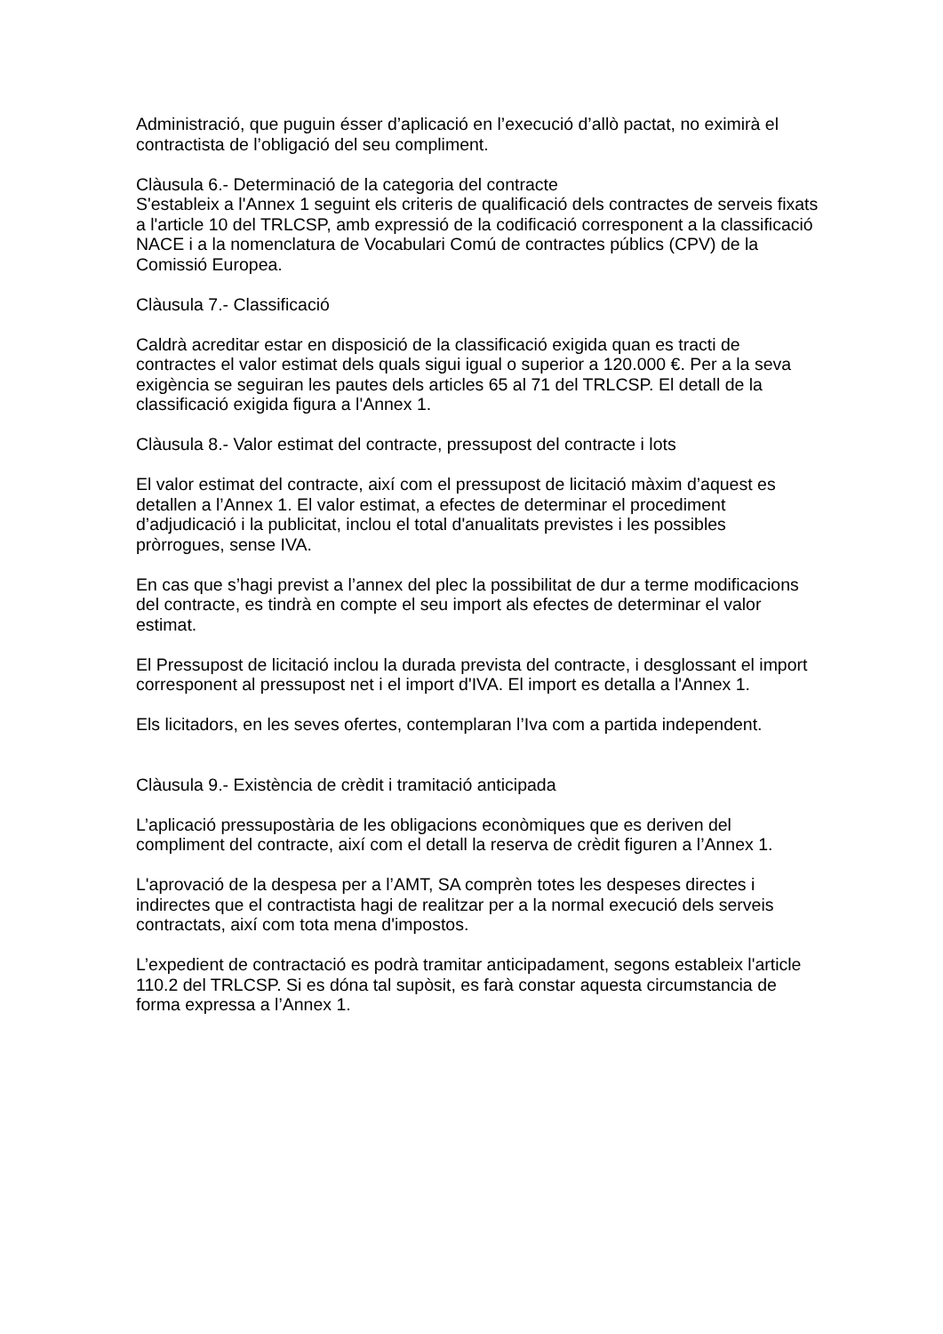Administració, que puguin ésser d’aplicació en l’execució d’allò pactat, no eximirà el contractista de l’obligació del seu compliment.
Clàusula 6.- Determinació de la categoria del contracte
S'estableix a l'Annex 1 seguint els criteris de qualificació dels contractes de serveis fixats a l'article 10 del TRLCSP, amb expressió de la codificació corresponent a la classificació NACE i a la nomenclatura de Vocabulari Comú de contractes públics (CPV) de la Comissió Europea.
Clàusula 7.- Classificació
Caldrà acreditar estar en disposició de la classificació exigida quan es tracti de contractes el valor estimat dels quals sigui igual o superior a 120.000 €. Per a la seva exigència se seguiran les pautes dels articles 65 al 71 del TRLCSP. El detall de la classificació exigida figura a l'Annex 1.
Clàusula 8.- Valor estimat del contracte, pressupost del contracte i lots
El valor estimat del contracte, així com el pressupost de licitació màxim d’aquest es detallen a l’Annex 1. El valor estimat, a efectes de determinar el procediment d’adjudicació i la publicitat, inclou el total d'anualitats previstes i les possibles pròrrogues, sense IVA.
En cas que s’hagi previst a l’annex del plec la possibilitat de dur a terme modificacions del contracte, es tindrà en compte el seu import als efectes de determinar el valor estimat.
El Pressupost de licitació inclou la durada prevista del contracte, i desglossant el import corresponent al pressupost net i el import d'IVA. El import es detalla a l'Annex 1.
Els licitadors, en les seves ofertes, contemplaran l’Iva com a partida independent.
Clàusula 9.- Existència de crèdit i tramitació anticipada
L’aplicació pressupostària de les obligacions econòmiques que es deriven del compliment del contracte, així com el detall la reserva de crèdit figuren a l’Annex 1.
L'aprovació de la despesa per a l’AMT, SA comprèn totes les despeses directes i indirectes que el contractista hagi de realitzar per a la normal execució dels serveis contractats, així com tota mena d'impostos.
L’expedient de contractació es podrà tramitar anticipadament, segons estableix l'article 110.2 del TRLCSP. Si es dóna tal supòsit, es farà constar aquesta circumstancia de forma expressa a l’Annex 1.